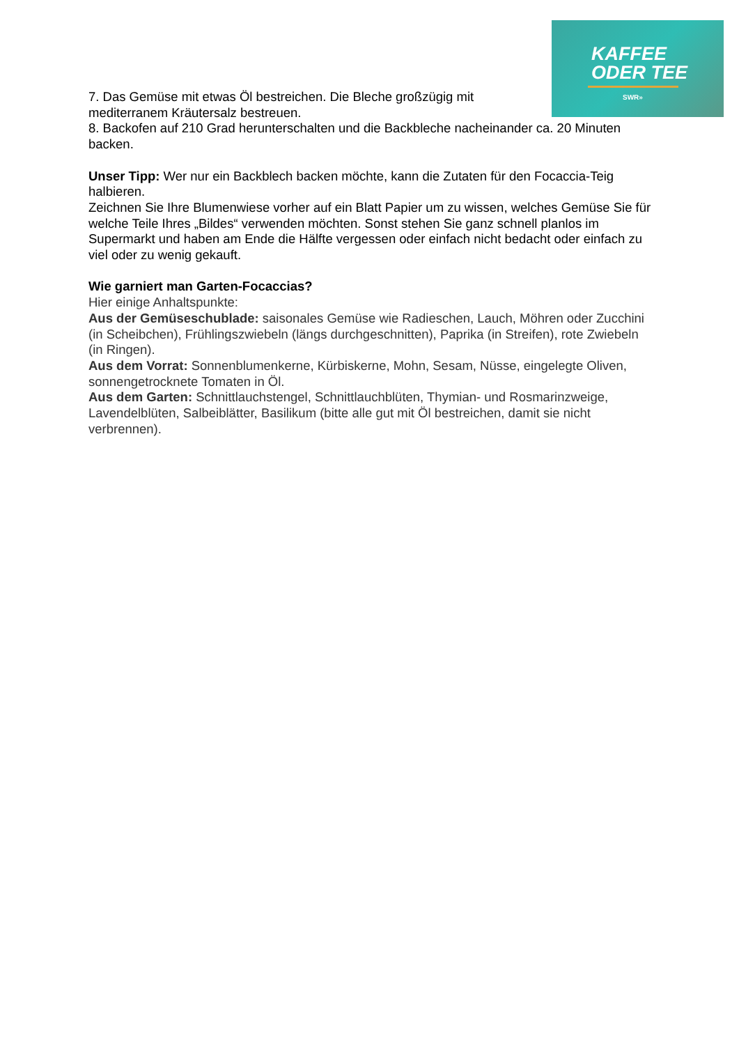KAFFEE
ODER TEE
SWR»
7. Das Gemüse mit etwas Öl bestreichen. Die Bleche großzügig mit
mediterranem Kräutersalz bestreuen.
8. Backofen auf 210 Grad herunterschalten und die Backbleche nacheinander ca. 20 Minuten backen.
Unser Tipp: Wer nur ein Backblech backen möchte, kann die Zutaten für den Focaccia-Teig halbieren.
Zeichnen Sie Ihre Blumenwiese vorher auf ein Blatt Papier um zu wissen, welches Gemüse Sie für welche Teile Ihres „Bildes“ verwenden möchten. Sonst stehen Sie ganz schnell planlos im Supermarkt und haben am Ende die Hälfte vergessen oder einfach nicht bedacht oder einfach zu viel oder zu wenig gekauft.
Wie garniert man Garten-Focaccias?
Hier einige Anhaltspunkte:
Aus der Gemüseschublade: saisonales Gemüse wie Radieschen, Lauch, Möhren oder Zucchini (in Scheibchen), Frühlingszwiebeln (längs durchgeschnitten), Paprika (in Streifen), rote Zwiebeln (in Ringen).
Aus dem Vorrat: Sonnenblumenkerne, Kürbiskerne, Mohn, Sesam, Nüsse, eingelegte Oliven, sonnengetrocknete Tomaten in Öl.
Aus dem Garten: Schnittlauchstengel, Schnittlauchblüten, Thymian- und Rosmarinzweige, Lavendelblüten, Salbeiblätter, Basilikum (bitte alle gut mit Öl bestreichen, damit sie nicht verbrennen).